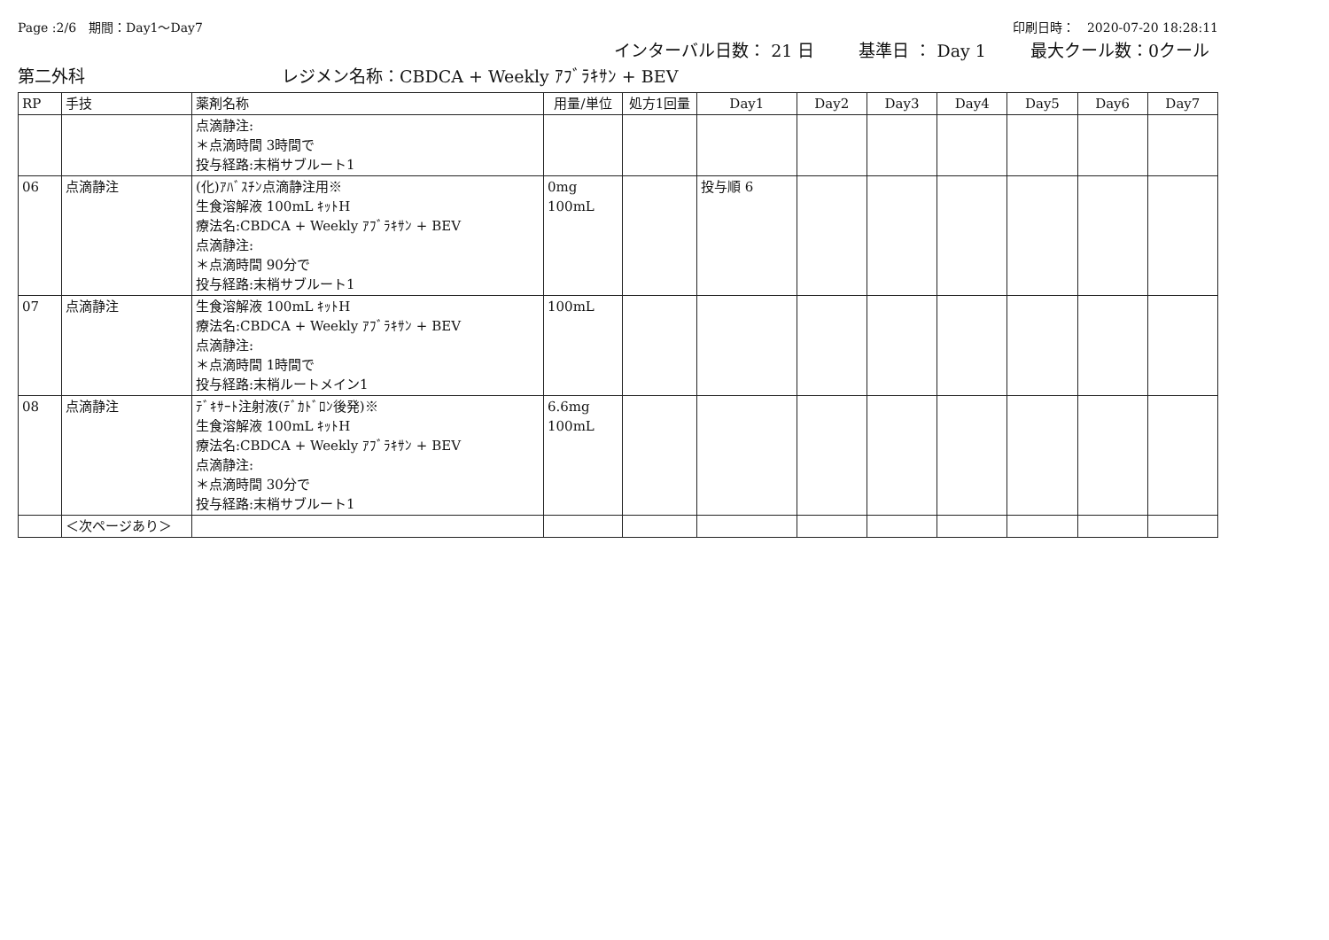Page :2/6　期間：Day1～Day7 印刷日時：　2020-07-20 18:28:11
インターバル日数： 21 日 基準日 ： Day 1 最大クール数：0クール
第二外科 レジメン名称：CBDCA + Weekly ｱﾌﾞﾗｷｻﾝ + BEV
| RP | 手技 | 薬剤名称 | 用量/単位 | 処方1回量 | Day1 | Day2 | Day3 | Day4 | Day5 | Day6 | Day7 |
| --- | --- | --- | --- | --- | --- | --- | --- | --- | --- | --- | --- |
| | | 点滴静注: ＊点滴時間 3時間で 投与経路:末梢サブルート1 | | | | | | | | | |
| 06 | 点滴静注 | (化)ｱﾊﾞｽﾁﾝ点滴静注用※ 生食溶解液 100mL ｷｯﾄH 療法名:CBDCA + Weekly ｱﾌﾞﾗｷｻﾝ + BEV 点滴静注: ＊点滴時間 90分で 投与経路:末梢サブルート1 | 0mg 100mL | | 投与順 6 | | | | | | |
| 07 | 点滴静注 | 生食溶解液 100mL ｷｯﾄH 療法名:CBDCA + Weekly ｱﾌﾞﾗｷｻﾝ + BEV 点滴静注: ＊点滴時間 1時間で 投与経路:末梢ルートメイン1 | 100mL | | | | | | | | |
| 08 | 点滴静注 | ﾃﾞｷｻｰﾄ注射液(ﾃﾞｶﾄﾞﾛﾝ後発)※ 生食溶解液 100mL ｷｯﾄH 療法名:CBDCA + Weekly ｱﾌﾞﾗｷｻﾝ + BEV 点滴静注: ＊点滴時間 30分で 投与経路:末梢サブルート1 | 6.6mg 100mL | | | | | | | | |
| | ＜次ページあり＞ | | | | | | | | | | |